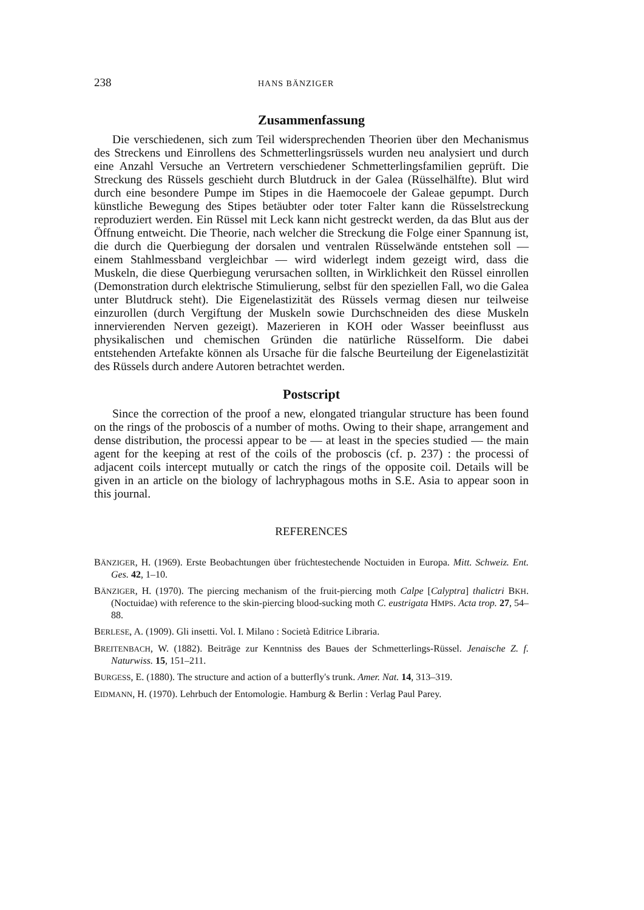238 HANS BÄNZIGER
Zusammenfassung
Die verschiedenen, sich zum Teil widersprechenden Theorien über den Mechanismus des Streckens und Einrollens des Schmetterlingsrüssels wurden neu analysiert und durch eine Anzahl Versuche an Vertretern verschiedener Schmetterlingsfamilien geprüft. Die Streckung des Rüssels geschieht durch Blutdruck in der Galea (Rüsselhälfte). Blut wird durch eine besondere Pumpe im Stipes in die Haemocoele der Galeae gepumpt. Durch künstliche Bewegung des Stipes betäubter oder toter Falter kann die Rüsselstreckung reproduziert werden. Ein Rüssel mit Leck kann nicht gestreckt werden, da das Blut aus der Öffnung entweicht. Die Theorie, nach welcher die Streckung die Folge einer Spannung ist, die durch die Querbiegung der dorsalen und ventralen Rüsselwände entstehen soll — einem Stahlmessband vergleichbar — wird widerlegt indem gezeigt wird, dass die Muskeln, die diese Querbiegung verursachen sollten, in Wirklichkeit den Rüssel einrollen (Demonstration durch elektrische Stimulierung, selbst für den speziellen Fall, wo die Galea unter Blutdruck steht). Die Eigenelastizität des Rüssels vermag diesen nur teilweise einzurollen (durch Vergiftung der Muskeln sowie Durchschneiden des diese Muskeln innervierenden Nerven gezeigt). Mazerieren in KOH oder Wasser beeinflusst aus physikalischen und chemischen Gründen die natürliche Rüsselform. Die dabei entstehenden Artefakte können als Ursache für die falsche Beurteilung der Eigenelastizität des Rüssels durch andere Autoren betrachtet werden.
Postscript
Since the correction of the proof a new, elongated triangular structure has been found on the rings of the proboscis of a number of moths. Owing to their shape, arrangement and dense distribution, the processi appear to be — at least in the species studied — the main agent for the keeping at rest of the coils of the proboscis (cf. p. 237) : the processi of adjacent coils intercept mutually or catch the rings of the opposite coil. Details will be given in an article on the biology of lachryphagous moths in S.E. Asia to appear soon in this journal.
REFERENCES
BÄNZIGER, H. (1969). Erste Beobachtungen über früchtestechende Noctuiden in Europa. Mitt. Schweiz. Ent. Ges. 42, 1–10.
BÄNZIGER, H. (1970). The piercing mechanism of the fruit-piercing moth Calpe [Calyptra] thalictri BKH. (Noctuidae) with reference to the skin-piercing blood-sucking moth C. eustrigata HMPS. Acta trop. 27, 54–88.
BERLESE, A. (1909). Gli insetti. Vol. I. Milano : Società Editrice Libraria.
BREITENBACH, W. (1882). Beiträge zur Kenntniss des Baues der Schmetterlings-Rüssel. Jenaische Z. f. Naturwiss. 15, 151–211.
BURGESS, E. (1880). The structure and action of a butterfly's trunk. Amer. Nat. 14, 313–319.
EIDMANN, H. (1970). Lehrbuch der Entomologie. Hamburg & Berlin : Verlag Paul Parey.